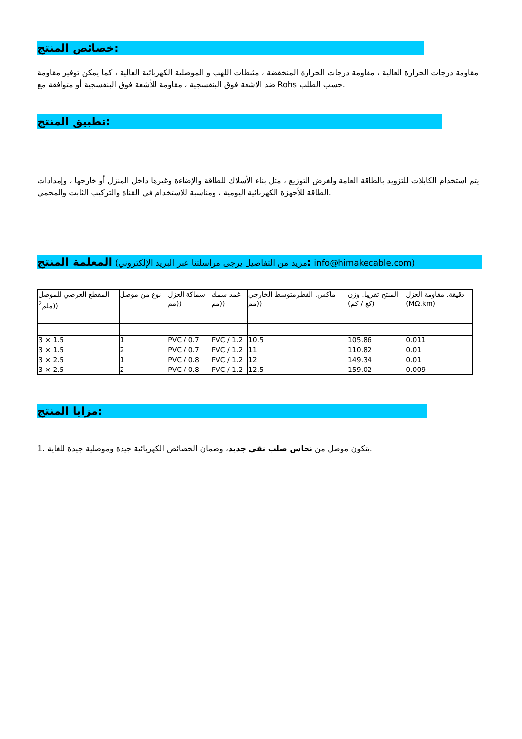خصائص المنتج:
مقاومة درجات الحرارة العالية ، مقاومة درجات الحرارة المنخفضة ، مثبطات اللهب و الموصلية الكهربائية العالية ، كما يمكن توفير مقاومة ضد الاشعة فوق البنفسجية ، مقاومة للأشعة فوق البنفسجية أو متوافقة مع Rohs حسب الطلب.
تطبيق المنتج:
يتم استخدام الكابلات للتزويد بالطاقة العامة ولغرض التوزيع ، مثل بناء الأسلاك للطاقة والإضاءة وغيرها داخل المنزل أو خارجها ، وإمدادات الطاقة للأجهزة الكهربائية اليومية ، ومناسبة للاستخدام في القناة والتركيب الثابت والمحمي.
مزيد من التفاصيل يرجى مراسلتنا عبر البريد الإلكتروني) المعلمة المنتج: info@himakecable.com)
| المقطع العرضي للموصل <sup>2</sup> ملم)) | نوع من موصل | سماكة العزل مم)) | غمد سمك مم)) | ماكس. القطرمتوسط الخارجي مم)) | المنتج تقريبا. وزن (كغ / كم) | دقيقة. مقاومة العزل (MΩ.km) |
| 3 × 1.5 | 1 | PVC / 0.7 | PVC / 1.2 | 10.5 | 105.86 | 0.011 |
| 3 × 1.5 | 2 | PVC / 0.7 | PVC / 1.2 | 11 | 110.82 | 0.01 |
| 3 × 2.5 | 1 | PVC / 0.8 | PVC / 1.2 | 12 | 149.34 | 0.01 |
| 3 × 2.5 | 2 | PVC / 0.8 | PVC / 1.2 | 12.5 | 159.02 | 0.009 |
مزايا المنتج:
1. يتكون موصل من نحاس صلب نقي جديد، وضمان الخصائص الكهربائية جيدة وموصلية جيدة للغاية.